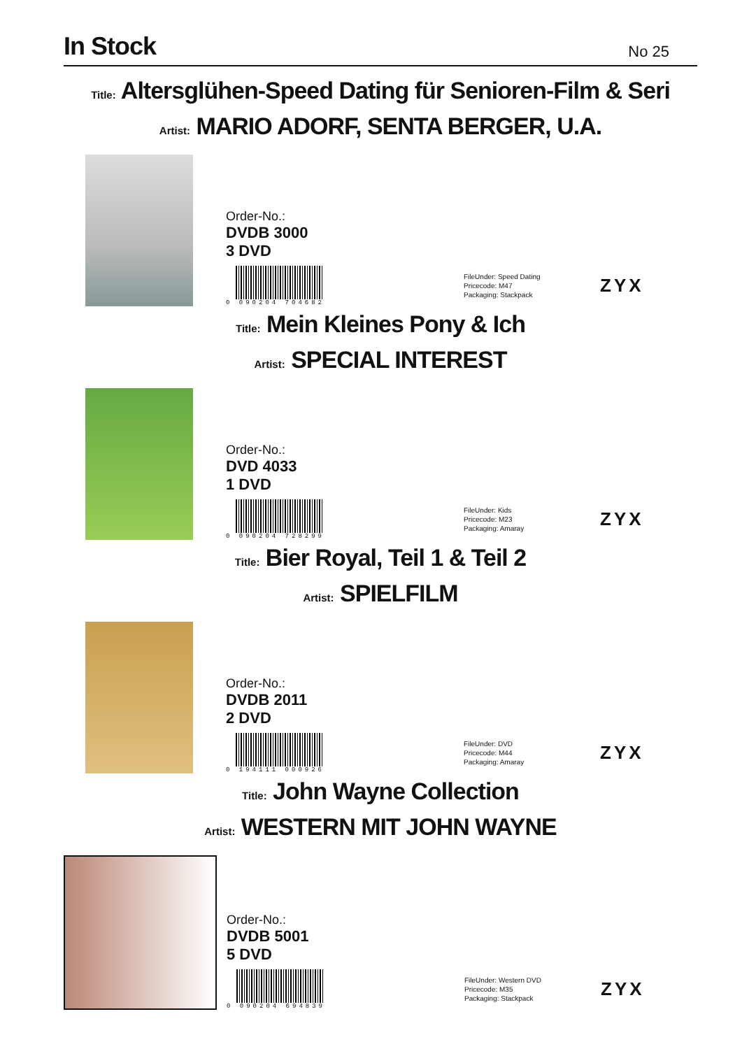In Stock
No 25
Title: Altersglühen-Speed Dating für Senioren-Film & Seri
Artist: MARIO ADORF, SENTA BERGER, U.A.
Order-No.:
DVDB 3000
3 DVD
0 090204 704682
FileUnder: Speed Dating
Pricecode: M47
Packaging: Stackpack
ZYX
Title: Mein Kleines Pony & Ich
Artist: SPECIAL INTEREST
Order-No.:
DVD 4033
1 DVD
0 090204 728299
FileUnder: Kids
Pricecode: M23
Packaging: Amaray
ZYX
Title: Bier Royal, Teil 1 & Teil 2
Artist: SPIELFILM
Order-No.:
DVDB 2011
2 DVD
0 194111 000926
FileUnder: DVD
Pricecode: M44
Packaging: Amaray
ZYX
Title: John Wayne Collection
Artist: WESTERN MIT JOHN WAYNE
Order-No.:
DVDB 5001
5 DVD
0 090204 694839
FileUnder: Western DVD
Pricecode: M35
Packaging: Stackpack
ZYX